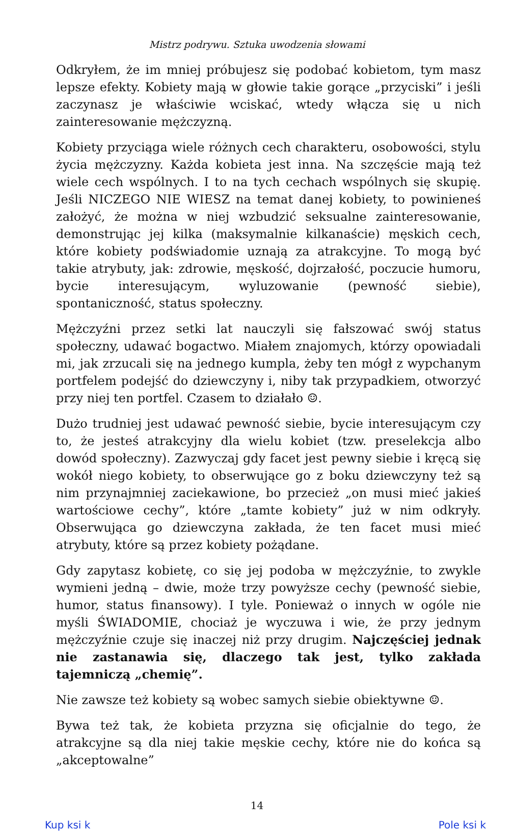Mistrz podrywu. Sztuka uwodzenia słowami
Odkryłem, że im mniej próbujesz się podobać kobietom, tym masz lepsze efekty. Kobiety mają w głowie takie gorące „przyciski” i jeśli zaczynasz je właściwie wciskać, wtedy włącza się u nich zainteresowanie mężczyzną.
Kobiety przyciąga wiele różnych cech charakteru, osobowości, stylu życia mężczyzny. Każda kobieta jest inna. Na szczęście mają też wiele cech wspólnych. I to na tych cechach wspólnych się skupię. Jeśli NICZEGO NIE WIESZ na temat danej kobiety, to powinieneś założyć, że można w niej wzbudzić seksualne zainteresowanie, demonstrując jej kilka (maksymalnie kilkanaście) męskich cech, które kobiety podświadomie uznają za atrakcyjne. To mogą być takie atrybuty, jak: zdrowie, męskość, dojrzałość, poczucie humoru, bycie interesującym, wyluzowanie (pewność siebie), spontaniczność, status społeczny.
Mężczyźni przez setki lat nauczyli się fałszować swój status społeczny, udawać bogactwo. Miałem znajomych, którzy opowiadali mi, jak zrzucali się na jednego kumpla, żeby ten mógł z wypchanym portfelem podejść do dziewczyny i, niby tak przypadkiem, otworzyć przy niej ten portfel. Czasem to działało ☺.
Dużo trudniej jest udawać pewność siebie, bycie interesującym czy to, że jesteś atrakcyjny dla wielu kobiet (tzw. preselekcja albo dowód społeczny). Zazwyczaj gdy facet jest pewny siebie i kręcą się wokół niego kobiety, to obserwujące go z boku dziewczyny też są nim przynajmniej zaciekawione, bo przecież „on musi mieć jakieś wartościowe cechy”, które „tamte kobiety” już w nim odkryły. Obserwująca go dziewczyna zakłada, że ten facet musi mieć atrybuty, które są przez kobiety pożądane.
Gdy zapytasz kobietę, co się jej podoba w mężczyźnie, to zwykle wymieni jedną – dwie, może trzy powyższe cechy (pewność siebie, humor, status finansowy). I tyle. Ponieważ o innych w ogóle nie myśli ŚWIADOMIE, chociaż je wyczuwa i wie, że przy jednym mężczyźnie czuje się inaczej niż przy drugim. Najczęściej jednak nie zastanawia się, dlaczego tak jest, tylko zakłada tajemniczą „chemię”.
Nie zawsze też kobiety są wobec samych siebie obiektywne ☺.
Bywa też tak, że kobieta przyzna się oficjalnie do tego, że atrakcyjne są dla niej takie męskie cechy, które nie do końca są „akceptowalne”
14
Kup ksi k Pole ksi k